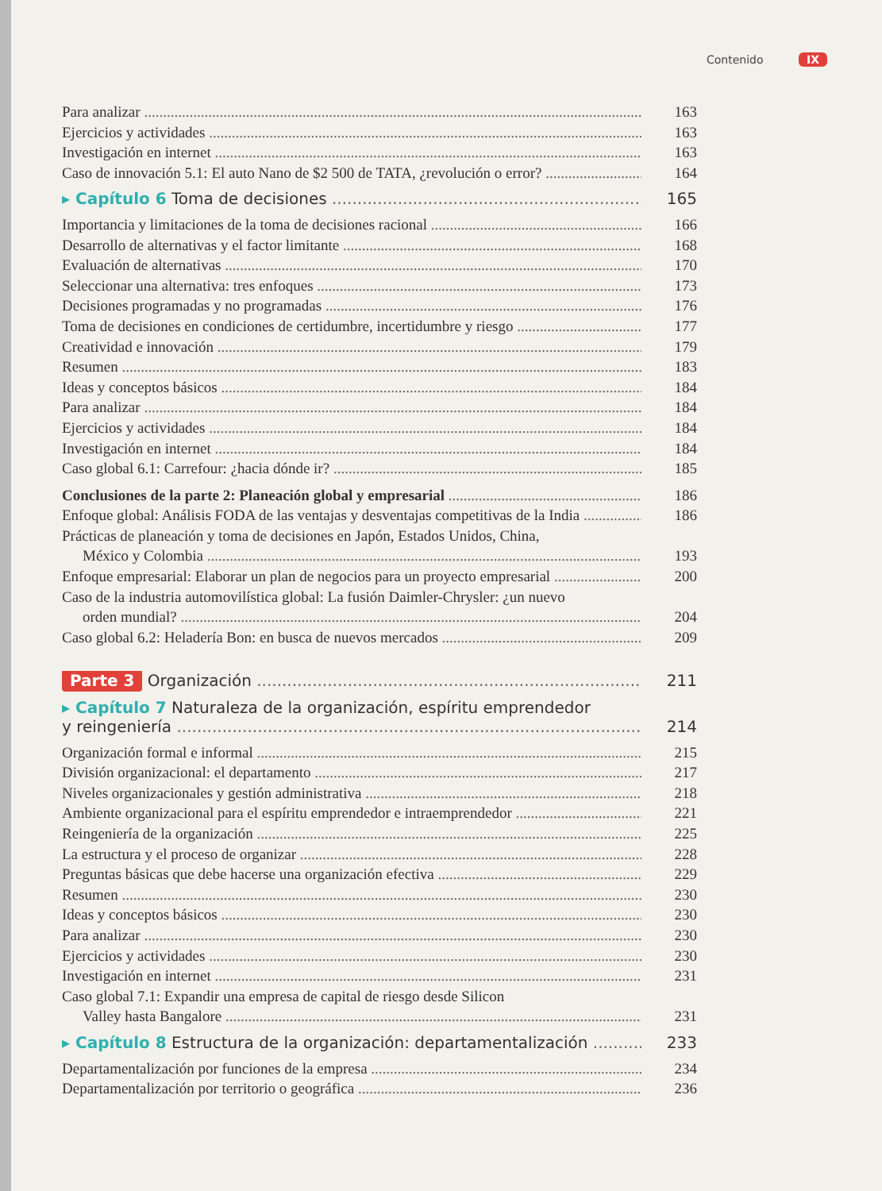Contenido IX
Para analizar 163
Ejercicios y actividades 163
Investigación en internet 163
Caso de innovación 5.1: El auto Nano de $2 500 de TATA, ¿revolución o error? 164
▸ Capítulo 6 Toma de decisiones 165
Importancia y limitaciones de la toma de decisiones racional 166
Desarrollo de alternativas y el factor limitante 168
Evaluación de alternativas 170
Seleccionar una alternativa: tres enfoques 173
Decisiones programadas y no programadas 176
Toma de decisiones en condiciones de certidumbre, incertidumbre y riesgo 177
Creatividad e innovación 179
Resumen 183
Ideas y conceptos básicos 184
Para analizar 184
Ejercicios y actividades 184
Investigación en internet 184
Caso global 6.1: Carrefour: ¿hacia dónde ir? 185
Conclusiones de la parte 2: Planeación global y empresarial 186
Enfoque global: Análisis FODA de las ventajas y desventajas competitivas de la India 186
Prácticas de planeación y toma de decisiones en Japón, Estados Unidos, China,
México y Colombia 193
Enfoque empresarial: Elaborar un plan de negocios para un proyecto empresarial 200
Caso de la industria automovilística global: La fusión Daimler-Chrysler: ¿un nuevo
orden mundial? 204
Caso global 6.2: Heladería Bon: en busca de nuevos mercados 209
Parte 3 Organización 211
▸ Capítulo 7 Naturaleza de la organización, espíritu emprendedor
y reingeniería 214
Organización formal e informal 215
División organizacional: el departamento 217
Niveles organizacionales y gestión administrativa 218
Ambiente organizacional para el espíritu emprendedor e intraemprendedor 221
Reingeniería de la organización 225
La estructura y el proceso de organizar 228
Preguntas básicas que debe hacerse una organización efectiva 229
Resumen 230
Ideas y conceptos básicos 230
Para analizar 230
Ejercicios y actividades 230
Investigación en internet 231
Caso global 7.1: Expandir una empresa de capital de riesgo desde Silicon
Valley hasta Bangalore 231
▸ Capítulo 8 Estructura de la organización: departamentalización 233
Departamentalización por funciones de la empresa 234
Departamentalización por territorio o geográfica 236